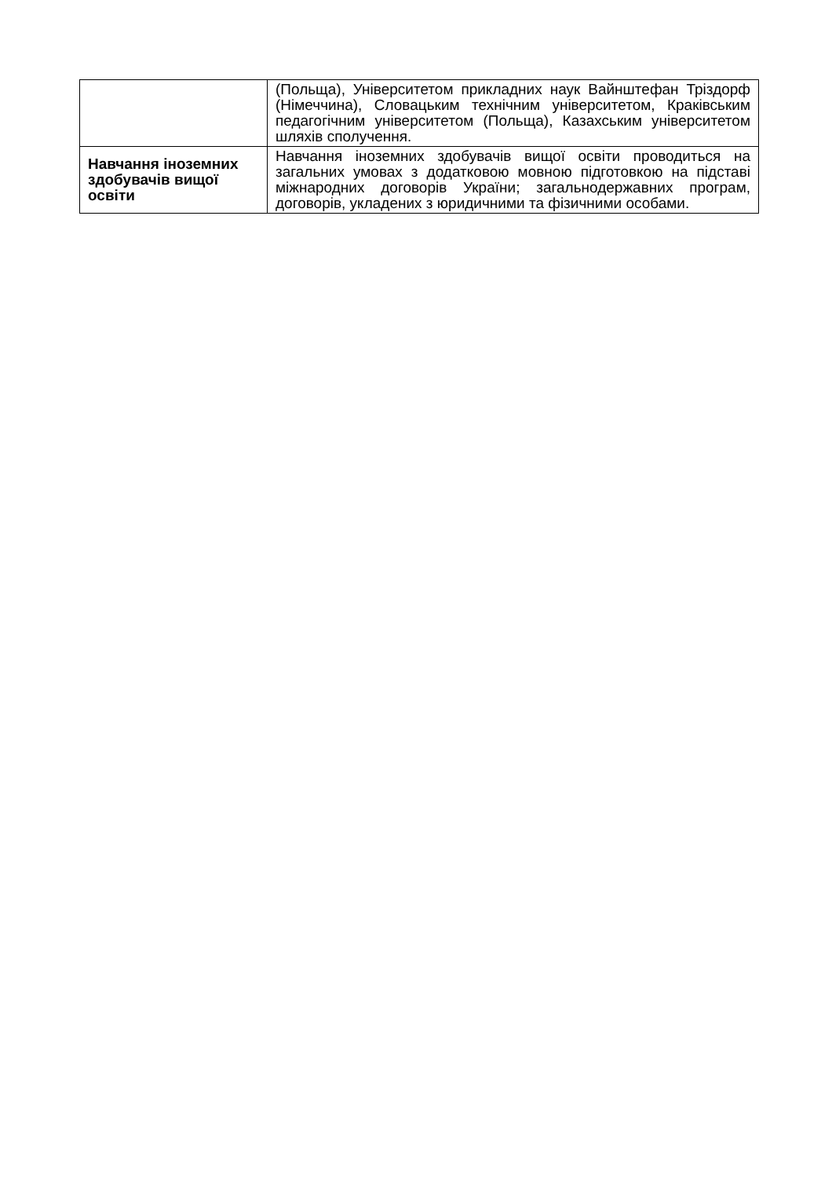| | (Польща), Університетом прикладних наук Вайнштефан Тріздорф (Німеччина), Словацьким технічним університетом, Краківським педагогічним університетом (Польща), Казахським університетом шляхів сполучення. |
| Навчання іноземних здобувачів вищої освіти | Навчання іноземних здобувачів вищої освіти проводиться на загальних умовах з додатковою мовною підготовкою на підставі міжнародних договорів України; загальнодержавних програм, договорів, укладених з юридичними та фізичними особами. |